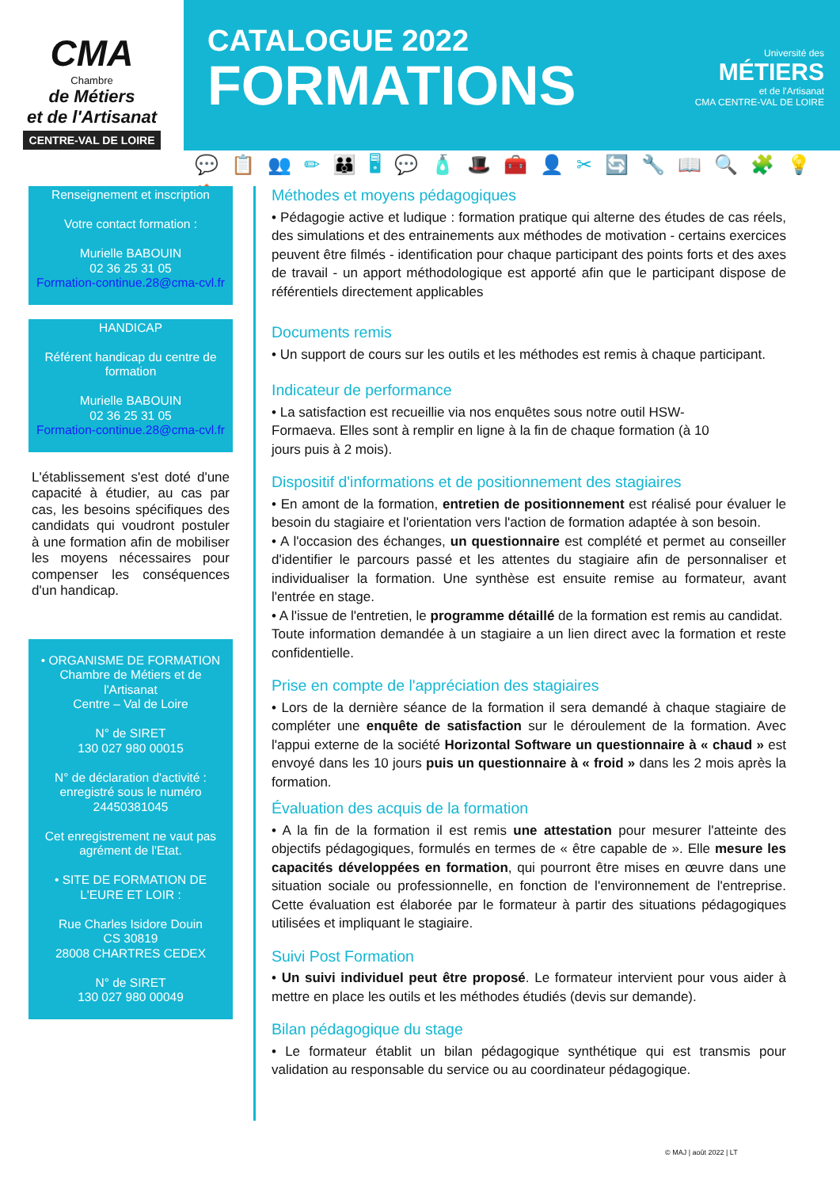CMA
Chambre
de Métiers
et de l'Artisanat
CENTRE-VAL DE LOIRE
CATALOGUE 2022
FORMATIONS
Université des
MÉTIERS
et de l'Artisanat
CMA CENTRE-VAL DE LOIRE
💬📋👥✏👪🖥💬🧴🎩🧰👤✂🔄🔧📖🔍🧩💡🏠
Renseignement et inscription
Votre contact formation :
Murielle BABOUIN
02 36 25 31 05
Formation-continue.28@cma-cvl.fr
HANDICAP
Référent handicap du centre de formation
Murielle BABOUIN
02 36 25 31 05
Formation-continue.28@cma-cvl.fr
L'établissement s'est doté d'une capacité à étudier, au cas par cas, les besoins spécifiques des candidats qui voudront postuler à une formation afin de mobiliser les moyens nécessaires pour compenser les conséquences d'un handicap.
• ORGANISME DE FORMATION
Chambre de Métiers et de l'Artisanat
Centre – Val de Loire
N° de SIRET
130 027 980 00015
N° de déclaration d'activité : enregistré sous le numéro 24450381045
Cet enregistrement ne vaut pas agrément de l'Etat.
• SITE DE FORMATION DE L'EURE ET LOIR :
Rue Charles Isidore Douin
CS 30819
28008 CHARTRES CEDEX
N° de SIRET
130 027 980 00049
Méthodes et moyens pédagogiques
• Pédagogie active et ludique : formation pratique qui alterne des études de cas réels, des simulations et des entrainements aux méthodes de motivation - certains exercices peuvent être filmés - identification pour chaque participant des points forts et des axes de travail - un apport méthodologique est apporté afin que le participant dispose de référentiels directement applicables
Documents remis
• Un support de cours sur les outils et les méthodes est remis à chaque participant.
Indicateur de performance
• La satisfaction est recueillie via nos enquêtes sous notre outil HSW-
Formaeva. Elles sont à remplir en ligne à la fin de chaque formation (à 10
jours puis à 2 mois).
Dispositif d'informations et de positionnement des stagiaires
• En amont de la formation, entretien de positionnement est réalisé pour évaluer le besoin du stagiaire et l'orientation vers l'action de formation adaptée à son besoin.
• A l'occasion des échanges, un questionnaire est complété et permet au conseiller d'identifier le parcours passé et les attentes du stagiaire afin de personnaliser et individualiser la formation. Une synthèse est ensuite remise au formateur, avant l'entrée en stage.
• A l'issue de l'entretien, le programme détaillé de la formation est remis au candidat.
Toute information demandée à un stagiaire a un lien direct avec la formation et reste confidentielle.
Prise en compte de l'appréciation des stagiaires
• Lors de la dernière séance de la formation il sera demandé à chaque stagiaire de compléter une enquête de satisfaction sur le déroulement de la formation. Avec l'appui externe de la société Horizontal Software un questionnaire à « chaud » est envoyé dans les 10 jours puis un questionnaire à « froid » dans les 2 mois après la formation.
Évaluation des acquis de la formation
• A la fin de la formation il est remis une attestation pour mesurer l'atteinte des objectifs pédagogiques, formulés en termes de « être capable de ». Elle mesure les capacités développées en formation, qui pourront être mises en œuvre dans une situation sociale ou professionnelle, en fonction de l'environnement de l'entreprise. Cette évaluation est élaborée par le formateur à partir des situations pédagogiques utilisées et impliquant le stagiaire.
Suivi Post Formation
• Un suivi individuel peut être proposé. Le formateur intervient pour vous aider à mettre en place les outils et les méthodes étudiés (devis sur demande).
Bilan pédagogique du stage
• Le formateur établit un bilan pédagogique synthétique qui est transmis pour validation au responsable du service ou au coordinateur pédagogique.
© MAJ | août 2022 | LT